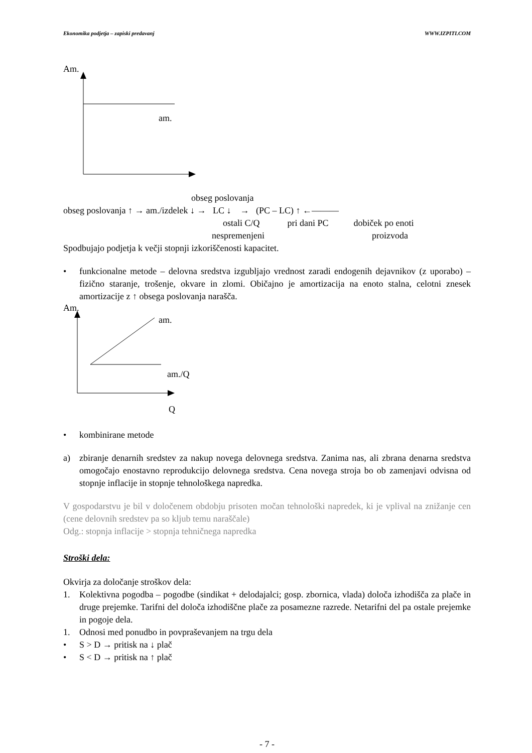Ekonomika podjetja – zapiski predavanj WWW.IZPITI.COM
Am.
am.
obseg poslovanja
obseg poslovanja ↑ → am./izdelek ↓ → LC ↓ → (PC – LC) ↑ ←———
ostali C/Q pri dani PC dobiček po enoti
nespremenjeni proizvoda
Spodbujajo podjetja k večji stopnji izkoriščenosti kapacitet.
• funkcionalne metode – delovna sredstva izgubljajo vrednost zaradi endogenih dejavnikov (z uporabo) – fizično staranje, trošenje, okvare in zlomi. Običajno je amortizacija na enoto stalna, celotni znesek amortizacije z ↑ obsega poslovanja narašča.
Am.
am.
am./Q
Q
• kombinirane metode
a) zbiranje denarnih sredstev za nakup novega delovnega sredstva. Zanima nas, ali zbrana denarna sredstva omogočajo enostavno reprodukcijo delovnega sredstva. Cena novega stroja bo ob zamenjavi odvisna od stopnje inflacije in stopnje tehnološkega napredka.
V gospodarstvu je bil v določenem obdobju prisoten močan tehnološki napredek, ki je vplival na znižanje cen (cene delovnih sredstev pa so kljub temu naraščale)
Odg.: stopnja inflacije > stopnja tehničnega napredka
Stroški dela:
Okvirja za določanje stroškov dela:
1. Kolektivna pogodba – pogodbe (sindikat + delodajalci; gosp. zbornica, vlada) določa izhodišča za plače in druge prejemke. Tarifni del določa izhodiščne plače za posamezne razrede. Netarifni del pa ostale prejemke in pogoje dela.
1. Odnosi med ponudbo in povpraševanjem na trgu dela
• S > D → pritisk na ↓ plač
• S < D → pritisk na ↑ plač
- 7 -